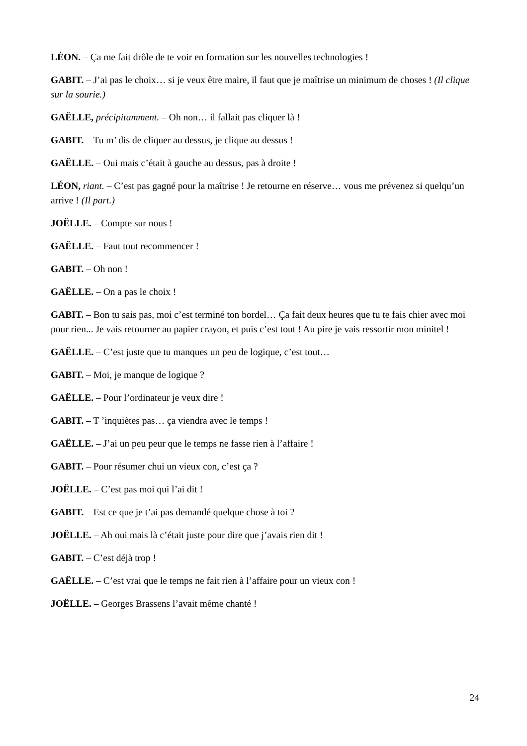LÉON. – Ça me fait drôle de te voir en formation sur les nouvelles technologies !
GABIT. – J’ai pas le choix… si je veux être maire, il faut que je maîtrise un minimum de choses ! (Il clique sur la sourie.)
GAËLLE, précipitamment. – Oh non… il fallait pas cliquer là !
GABIT. – Tu m’ dis de cliquer au dessus, je clique au dessus !
GAËLLE. – Oui mais c’était à gauche au dessus, pas à droite !
LÉON, riant. – C’est pas gagné pour la maîtrise ! Je retourne en réserve… vous me prévenez si quelqu’un arrive ! (Il part.)
JOËLLE. – Compte sur nous !
GAËLLE. – Faut tout recommencer !
GABIT. – Oh non !
GAËLLE. – On a pas le choix !
GABIT. – Bon tu sais pas, moi c’est terminé ton bordel… Ça fait deux heures que tu te fais chier avec moi pour rien... Je vais retourner au papier crayon, et puis c’est tout ! Au pire je vais ressortir mon minitel !
GAËLLE. – C’est juste que tu manques un peu de logique, c’est tout…
GABIT. – Moi, je manque de logique ?
GAËLLE. – Pour l’ordinateur je veux dire !
GABIT. – T ’inquiètes pas… ça viendra avec le temps !
GAËLLE. – J’ai un peu peur que le temps ne fasse rien à l’affaire !
GABIT. – Pour résumer chui un vieux con, c’est ça ?
JOËLLE. – C’est pas moi qui l’ai dit !
GABIT. – Est ce que je t’ai pas demandé quelque chose à toi ?
JOËLLE. – Ah oui mais là c’était juste pour dire que j’avais rien dit !
GABIT. – C’est déjà trop !
GAËLLE. – C’est vrai que le temps ne fait rien à l’affaire pour un vieux con !
JOËLLE. – Georges Brassens l’avait même chanté !
24